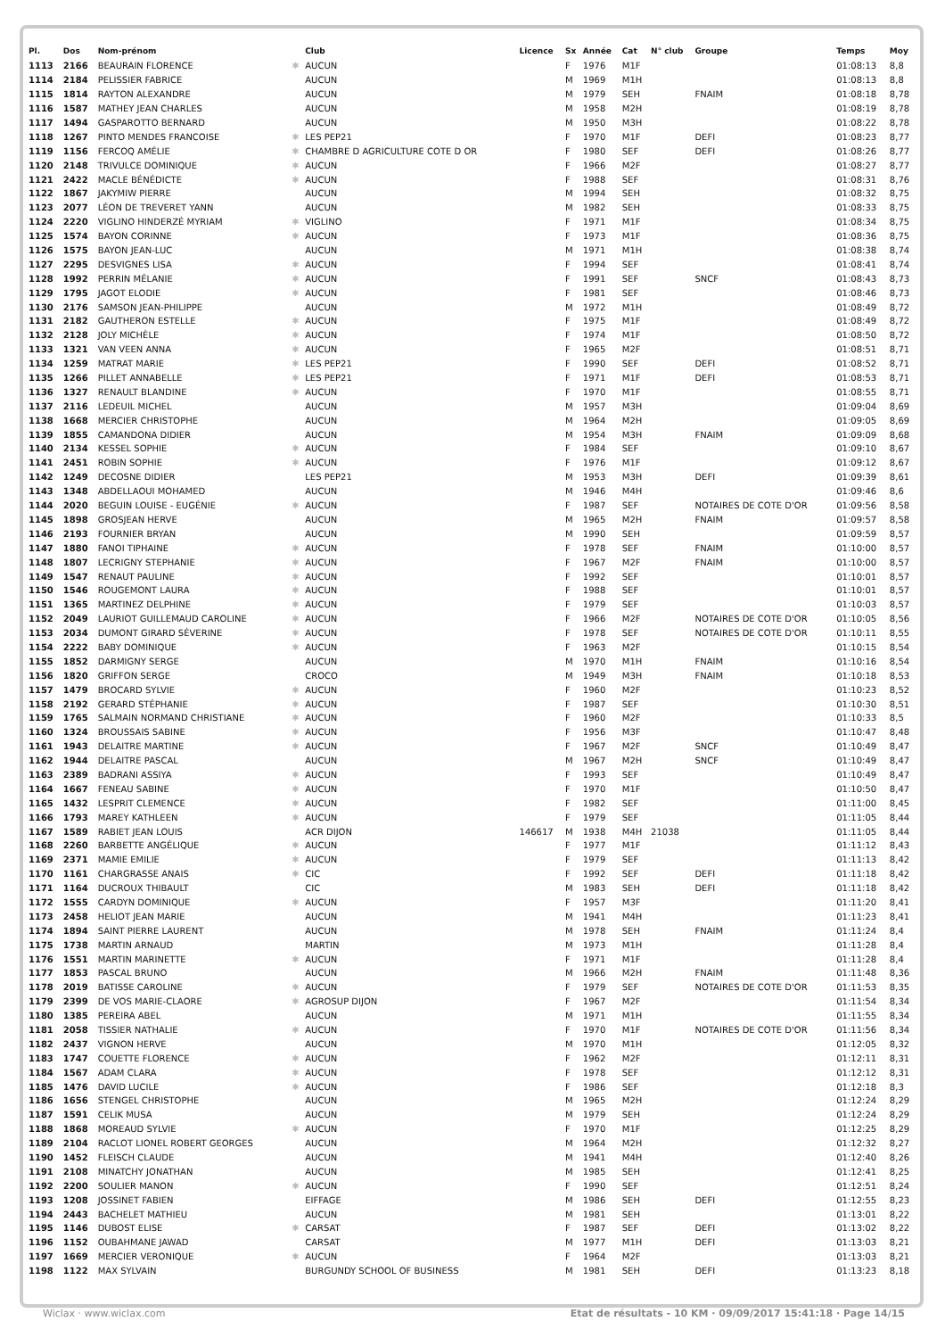| Pl. | Dos | Nom-prénom | | Club | Licence | Sx | Année | Cat | N° club | Groupe | Temps | Moy |
| --- | --- | --- | --- | --- | --- | --- | --- | --- | --- | --- | --- | --- |
| 1113 | 2166 | BEAURAIN FLORENCE | ✱ | AUCUN | | F | 1976 | M1F | | | 01:08:13 | 8,8 |
| 1114 | 2184 | PELISSIER FABRICE | | AUCUN | | M | 1969 | M1H | | | 01:08:13 | 8,8 |
| 1115 | 1814 | RAYTON ALEXANDRE | | AUCUN | | M | 1979 | SEH | | FNAIM | 01:08:18 | 8,78 |
| 1116 | 1587 | MATHEY JEAN CHARLES | | AUCUN | | M | 1958 | M2H | | | 01:08:19 | 8,78 |
| 1117 | 1494 | GASPAROTTO BERNARD | | AUCUN | | M | 1950 | M3H | | | 01:08:22 | 8,78 |
| 1118 | 1267 | PINTO MENDES FRANCOISE | ✱ | LES PEP21 | | F | 1970 | M1F | | DEFI | 01:08:23 | 8,77 |
| 1119 | 1156 | FERCOQ AMÉLIE | ✱ | CHAMBRE D AGRICULTURE COTE D OR | | F | 1980 | SEF | | DEFI | 01:08:26 | 8,77 |
| 1120 | 2148 | TRIVULCE DOMINIQUE | ✱ | AUCUN | | F | 1966 | M2F | | | 01:08:27 | 8,77 |
| 1121 | 2422 | MACLE BÉNÉDICTE | ✱ | AUCUN | | F | 1988 | SEF | | | 01:08:31 | 8,76 |
| 1122 | 1867 | JAKYMIW PIERRE | | AUCUN | | M | 1994 | SEH | | | 01:08:32 | 8,75 |
| 1123 | 2077 | LÉON DE TREVERET YANN | | AUCUN | | M | 1982 | SEH | | | 01:08:33 | 8,75 |
| 1124 | 2220 | VIGLINO HINDERZÉ MYRIAM | ✱ | VIGLINO | | F | 1971 | M1F | | | 01:08:34 | 8,75 |
| 1125 | 1574 | BAYON CORINNE | ✱ | AUCUN | | F | 1973 | M1F | | | 01:08:36 | 8,75 |
| 1126 | 1575 | BAYON JEAN-LUC | | AUCUN | | M | 1971 | M1H | | | 01:08:38 | 8,74 |
| 1127 | 2295 | DESVIGNES LISA | ✱ | AUCUN | | F | 1994 | SEF | | | 01:08:41 | 8,74 |
| 1128 | 1992 | PERRIN MÉLANIE | ✱ | AUCUN | | F | 1991 | SEF | | SNCF | 01:08:43 | 8,73 |
| 1129 | 1795 | JAGOT ELODIE | ✱ | AUCUN | | F | 1981 | SEF | | | 01:08:46 | 8,73 |
| 1130 | 2176 | SAMSON JEAN-PHILIPPE | | AUCUN | | M | 1972 | M1H | | | 01:08:49 | 8,72 |
| 1131 | 2182 | GAUTHERON ESTELLE | ✱ | AUCUN | | F | 1975 | M1F | | | 01:08:49 | 8,72 |
| 1132 | 2128 | JOLY MICHÈLE | ✱ | AUCUN | | F | 1974 | M1F | | | 01:08:50 | 8,72 |
| 1133 | 1321 | VAN VEEN ANNA | ✱ | AUCUN | | F | 1965 | M2F | | | 01:08:51 | 8,71 |
| 1134 | 1259 | MATRAT MARIE | ✱ | LES PEP21 | | F | 1990 | SEF | | DEFI | 01:08:52 | 8,71 |
| 1135 | 1266 | PILLET ANNABELLE | ✱ | LES PEP21 | | F | 1971 | M1F | | DEFI | 01:08:53 | 8,71 |
| 1136 | 1327 | RENAULT BLANDINE | ✱ | AUCUN | | F | 1970 | M1F | | | 01:08:55 | 8,71 |
| 1137 | 2116 | LEDEUIL MICHEL | | AUCUN | | M | 1957 | M3H | | | 01:09:04 | 8,69 |
| 1138 | 1668 | MERCIER CHRISTOPHE | | AUCUN | | M | 1964 | M2H | | | 01:09:05 | 8,69 |
| 1139 | 1855 | CAMANDONA DIDIER | | AUCUN | | M | 1954 | M3H | | FNAIM | 01:09:09 | 8,68 |
| 1140 | 2134 | KESSEL SOPHIE | ✱ | AUCUN | | F | 1984 | SEF | | | 01:09:10 | 8,67 |
| 1141 | 2451 | ROBIN SOPHIE | ✱ | AUCUN | | F | 1976 | M1F | | | 01:09:12 | 8,67 |
| 1142 | 1249 | DECOSNE DIDIER | | LES PEP21 | | M | 1953 | M3H | | DEFI | 01:09:39 | 8,61 |
| 1143 | 1348 | ABDELLAOUI MOHAMED | | AUCUN | | M | 1946 | M4H | | | 01:09:46 | 8,6 |
| 1144 | 2020 | BEGUIN LOUISE - EUGÉNIE | ✱ | AUCUN | | F | 1987 | SEF | | NOTAIRES DE COTE D'OR | 01:09:56 | 8,58 |
| 1145 | 1898 | GROSJEAN HERVE | | AUCUN | | M | 1965 | M2H | | FNAIM | 01:09:57 | 8,58 |
| 1146 | 2193 | FOURNIER BRYAN | | AUCUN | | M | 1990 | SEH | | | 01:09:59 | 8,57 |
| 1147 | 1880 | FANOI TIPHAINE | ✱ | AUCUN | | F | 1978 | SEF | | FNAIM | 01:10:00 | 8,57 |
| 1148 | 1807 | LECRIGNY STEPHANIE | ✱ | AUCUN | | F | 1967 | M2F | | FNAIM | 01:10:00 | 8,57 |
| 1149 | 1547 | RENAUT PAULINE | ✱ | AUCUN | | F | 1992 | SEF | | | 01:10:01 | 8,57 |
| 1150 | 1546 | ROUGEMONT LAURA | ✱ | AUCUN | | F | 1988 | SEF | | | 01:10:01 | 8,57 |
| 1151 | 1365 | MARTINEZ DELPHINE | ✱ | AUCUN | | F | 1979 | SEF | | | 01:10:03 | 8,57 |
| 1152 | 2049 | LAURIOT GUILLEMAUD CAROLINE | ✱ | AUCUN | | F | 1966 | M2F | | NOTAIRES DE COTE D'OR | 01:10:05 | 8,56 |
| 1153 | 2034 | DUMONT GIRARD SÉVERINE | ✱ | AUCUN | | F | 1978 | SEF | | NOTAIRES DE COTE D'OR | 01:10:11 | 8,55 |
| 1154 | 2222 | BABY DOMINIQUE | ✱ | AUCUN | | F | 1963 | M2F | | | 01:10:15 | 8,54 |
| 1155 | 1852 | DARMIGNY SERGE | | AUCUN | | M | 1970 | M1H | | FNAIM | 01:10:16 | 8,54 |
| 1156 | 1820 | GRIFFON SERGE | | CROCO | | M | 1949 | M3H | | FNAIM | 01:10:18 | 8,53 |
| 1157 | 1479 | BROCARD SYLVIE | ✱ | AUCUN | | F | 1960 | M2F | | | 01:10:23 | 8,52 |
| 1158 | 2192 | GERARD STÉPHANIE | ✱ | AUCUN | | F | 1987 | SEF | | | 01:10:30 | 8,51 |
| 1159 | 1765 | SALMAIN NORMAND CHRISTIANE | ✱ | AUCUN | | F | 1960 | M2F | | | 01:10:33 | 8,5 |
| 1160 | 1324 | BROUSSAIS SABINE | ✱ | AUCUN | | F | 1956 | M3F | | | 01:10:47 | 8,48 |
| 1161 | 1943 | DELAITRE MARTINE | ✱ | AUCUN | | F | 1967 | M2F | | SNCF | 01:10:49 | 8,47 |
| 1162 | 1944 | DELAITRE PASCAL | | AUCUN | | M | 1967 | M2H | | SNCF | 01:10:49 | 8,47 |
| 1163 | 2389 | BADRANI ASSIYA | ✱ | AUCUN | | F | 1993 | SEF | | | 01:10:49 | 8,47 |
| 1164 | 1667 | FENEAU SABINE | ✱ | AUCUN | | F | 1970 | M1F | | | 01:10:50 | 8,47 |
| 1165 | 1432 | LESPRIT CLEMENCE | ✱ | AUCUN | | F | 1982 | SEF | | | 01:11:00 | 8,45 |
| 1166 | 1793 | MAREY KATHLEEN | ✱ | AUCUN | | F | 1979 | SEF | | | 01:11:05 | 8,44 |
| 1167 | 1589 | RABIET JEAN LOUIS | | ACR DIJON | 146617 | M | 1938 | M4H | 21038 | | 01:11:05 | 8,44 |
| 1168 | 2260 | BARBETTE ANGÉLIQUE | ✱ | AUCUN | | F | 1977 | M1F | | | 01:11:12 | 8,43 |
| 1169 | 2371 | MAMIE EMILIE | ✱ | AUCUN | | F | 1979 | SEF | | | 01:11:13 | 8,42 |
| 1170 | 1161 | CHARGRASSE ANAIS | ✱ | CIC | | F | 1992 | SEF | | DEFI | 01:11:18 | 8,42 |
| 1171 | 1164 | DUCROUX THIBAULT | | CIC | | M | 1983 | SEH | | DEFI | 01:11:18 | 8,42 |
| 1172 | 1555 | CARDYN DOMINIQUE | ✱ | AUCUN | | F | 1957 | M3F | | | 01:11:20 | 8,41 |
| 1173 | 2458 | HELIOT JEAN MARIE | | AUCUN | | M | 1941 | M4H | | | 01:11:23 | 8,41 |
| 1174 | 1894 | SAINT PIERRE LAURENT | | AUCUN | | M | 1978 | SEH | | FNAIM | 01:11:24 | 8,4 |
| 1175 | 1738 | MARTIN ARNAUD | | MARTIN | | M | 1973 | M1H | | | 01:11:28 | 8,4 |
| 1176 | 1551 | MARTIN MARINETTE | ✱ | AUCUN | | F | 1971 | M1F | | | 01:11:28 | 8,4 |
| 1177 | 1853 | PASCAL BRUNO | | AUCUN | | M | 1966 | M2H | | FNAIM | 01:11:48 | 8,36 |
| 1178 | 2019 | BATISSE CAROLINE | ✱ | AUCUN | | F | 1979 | SEF | | NOTAIRES DE COTE D'OR | 01:11:53 | 8,35 |
| 1179 | 2399 | DE VOS MARIE-CLAORE | ✱ | AGROSUP DIJON | | F | 1967 | M2F | | | 01:11:54 | 8,34 |
| 1180 | 1385 | PEREIRA ABEL | | AUCUN | | M | 1971 | M1H | | | 01:11:55 | 8,34 |
| 1181 | 2058 | TISSIER NATHALIE | ✱ | AUCUN | | F | 1970 | M1F | | NOTAIRES DE COTE D'OR | 01:11:56 | 8,34 |
| 1182 | 2437 | VIGNON HERVE | | AUCUN | | M | 1970 | M1H | | | 01:12:05 | 8,32 |
| 1183 | 1747 | COUETTE FLORENCE | ✱ | AUCUN | | F | 1962 | M2F | | | 01:12:11 | 8,31 |
| 1184 | 1567 | ADAM CLARA | ✱ | AUCUN | | F | 1978 | SEF | | | 01:12:12 | 8,31 |
| 1185 | 1476 | DAVID LUCILE | ✱ | AUCUN | | F | 1986 | SEF | | | 01:12:18 | 8,3 |
| 1186 | 1656 | STENGEL CHRISTOPHE | | AUCUN | | M | 1965 | M2H | | | 01:12:24 | 8,29 |
| 1187 | 1591 | CELIK MUSA | | AUCUN | | M | 1979 | SEH | | | 01:12:24 | 8,29 |
| 1188 | 1868 | MOREAUD SYLVIE | ✱ | AUCUN | | F | 1970 | M1F | | | 01:12:25 | 8,29 |
| 1189 | 2104 | RACLOT LIONEL ROBERT GEORGES | | AUCUN | | M | 1964 | M2H | | | 01:12:32 | 8,27 |
| 1190 | 1452 | FLEISCH CLAUDE | | AUCUN | | M | 1941 | M4H | | | 01:12:40 | 8,26 |
| 1191 | 2108 | MINATCHY JONATHAN | | AUCUN | | M | 1985 | SEH | | | 01:12:41 | 8,25 |
| 1192 | 2200 | SOULIER MANON | ✱ | AUCUN | | F | 1990 | SEF | | | 01:12:51 | 8,24 |
| 1193 | 1208 | JOSSINET FABIEN | | EIFFAGE | | M | 1986 | SEH | | DEFI | 01:12:55 | 8,23 |
| 1194 | 2443 | BACHELET MATHIEU | | AUCUN | | M | 1981 | SEH | | | 01:13:01 | 8,22 |
| 1195 | 1146 | DUBOST ELISE | ✱ | CARSAT | | F | 1987 | SEF | | DEFI | 01:13:02 | 8,22 |
| 1196 | 1152 | OUBAHMANE JAWAD | | CARSAT | | M | 1977 | M1H | | DEFI | 01:13:03 | 8,21 |
| 1197 | 1669 | MERCIER VERONIQUE | ✱ | AUCUN | | F | 1964 | M2F | | | 01:13:03 | 8,21 |
| 1198 | 1122 | MAX SYLVAIN | | BURGUNDY SCHOOL OF BUSINESS | | M | 1981 | SEH | | DEFI | 01:13:23 | 8,18 |
Wiclax · www.wiclax.com Etat de résultats - 10 KM · 09/09/2017 15:41:18 · Page 14/15